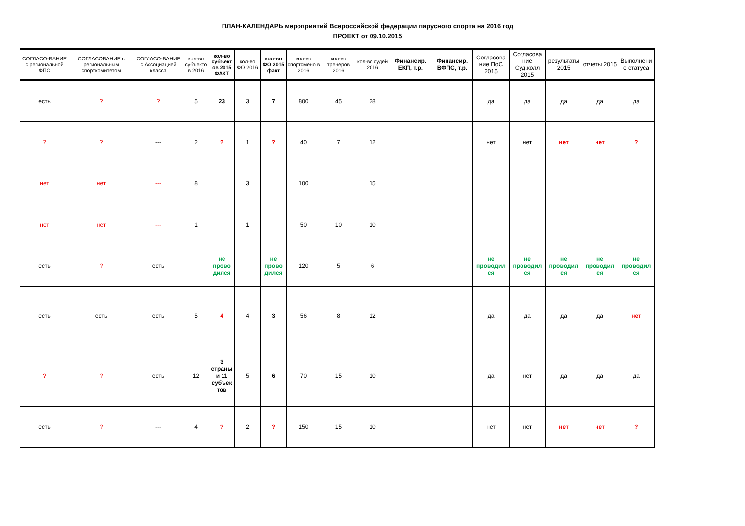ПЛАН-КАЛЕНДАРЬ мероприятий Всероссийской федерации парусного спорта на 2016 год
ПРОЕКТ от 09.10.2015
| СОГЛАСО-ВАНИЕ с региональной ФПС | СОГЛАСОВАНИЕ с региональным спорткомитетом | СОГЛАСО-ВАНИЕ с Ассоциацией класса | кол-во субъекто в 2016 | кол-во субъект ов 2015 ФАКТ | кол-во ФО 2016 | кол-во ФО 2015 факт | кол-во спортсмено в 2016 | кол-во тренеров 2016 | кол-во судей 2016 | Финансир. ЕКП, т.р. | Финансир. ВФПС, т.р. | Согласова ние ПоС 2015 | Согласова ние Суд.колл 2015 | результаты 2015 | отчеты 2015 | Выполнени е статуса |
| --- | --- | --- | --- | --- | --- | --- | --- | --- | --- | --- | --- | --- | --- | --- | --- | --- |
| есть | ? | ? | 5 | 23 | 3 | 7 | 800 | 45 | 28 | | | да | да | да | да | да |
| ? | ? | --- | 2 | ? | 1 | ? | 40 | 7 | 12 | | | нет | нет | нет | нет | ? |
| нет | нет | --- | 8 | | 3 | | 100 | | 15 | | | | | | | |
| нет | нет | --- | 1 | | 1 | | 50 | 10 | 10 | | | | | | | |
| есть | ? | есть | | не прово дился | | не прово дился | 120 | 5 | 6 | | | не проводил ся | не проводил ся | не проводил ся | не проводил ся | не проводил ся |
| есть | есть | есть | 5 | 4 | 4 | 3 | 56 | 8 | 12 | | | да | да | да | да | нет |
| ? | ? | есть | 12 | 3 страны и 11 субъек тов | 5 | 6 | 70 | 15 | 10 | | | да | нет | да | да | да |
| есть | ? | --- | 4 | ? | 2 | ? | 150 | 15 | 10 | | | нет | нет | нет | нет | ? |